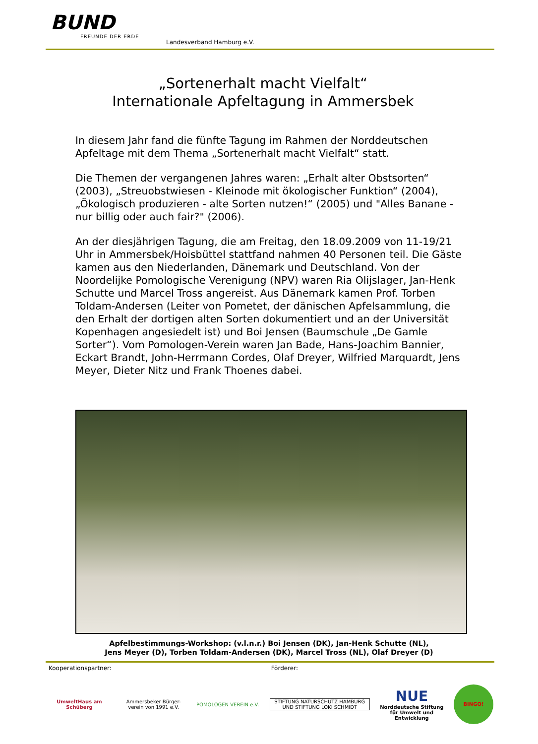BUND
FREUNDE DER ERDE
Landesverband Hamburg e.V.
„Sortenerhalt macht Vielfalt“
Internationale Apfeltagung in Ammersbek
In diesem Jahr fand die fünfte Tagung im Rahmen der Norddeutschen Apfeltage mit dem Thema „Sortenerhalt macht Vielfalt“ statt.
Die Themen der vergangenen Jahres waren: „Erhalt alter Obstsorten“ (2003), „Streuobstwiesen - Kleinode mit ökologischer Funktion“ (2004), „Ökologisch produzieren - alte Sorten nutzen!“ (2005) und "Alles Banane - nur billig oder auch fair?" (2006).
An der diesjährigen Tagung, die am Freitag, den 18.09.2009 von 11-19/21 Uhr in Ammersbek/Hoisbüttel stattfand nahmen 40 Personen teil. Die Gäste kamen aus den Niederlanden, Dänemark und Deutschland. Von der Noordelijke Pomologische Verenigung (NPV) waren Ria Olijslager, Jan-Henk Schutte und Marcel Tross angereist. Aus Dänemark kamen Prof. Torben Toldam-Andersen (Leiter von Pometet, der dänischen Apfelsammlung, die den Erhalt der dortigen alten Sorten dokumentiert und an der Universität Kopenhagen angesiedelt ist) und Boi Jensen (Baumschule „De Gamle Sorter“). Vom Pomologen-Verein waren Jan Bade, Hans-Joachim Bannier, Eckart Brandt, John-Herrmann Cordes, Olaf Dreyer, Wilfried Marquardt, Jens Meyer, Dieter Nitz und Frank Thoenes dabei.
Apfelbestimmungs-Workshop: (v.l.n.r.) Boi Jensen (DK), Jan-Henk Schutte (NL),
Jens Meyer (D), Torben Toldam-Andersen (DK), Marcel Tross (NL), Olaf Dreyer (D)
Kooperationspartner: Förderer:
UmweltHaus am Schüberg
Ammersbeker Bürger-
verein von 1991 e.V.
POMOLOGEN VEREIN e.V.
STIFTUNG NATURSCHUTZ HAMBURG UND STIFTUNG LOKI SCHMIDT
NUE
Norddeutsche Stiftung für Umwelt und Entwicklung
BINGO!